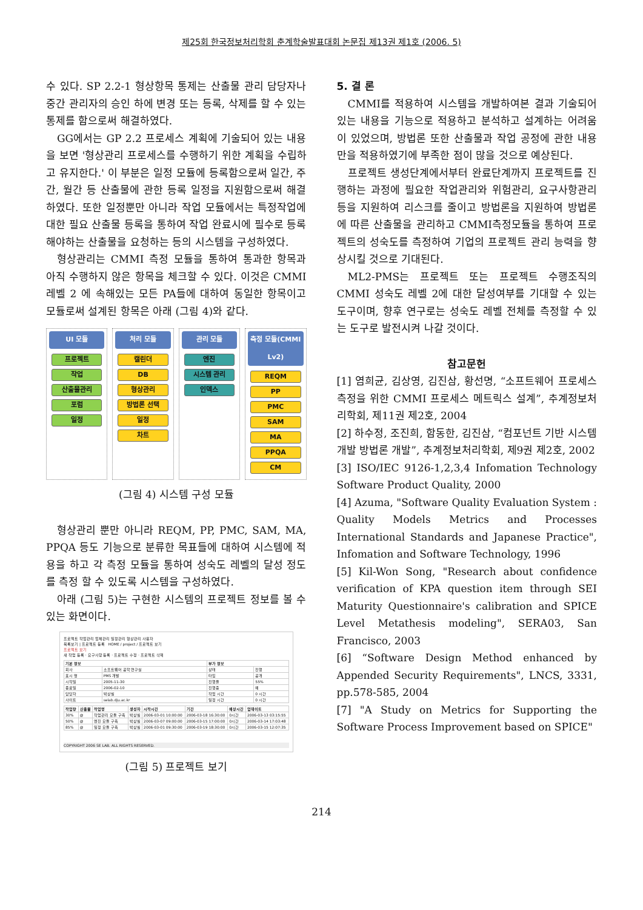제25회 한국정보처리학회 춘계학술발표대회 논문집 제13권 제1호 (2006. 5)
수 있다. SP 2.2-1 형상항목 통제는 산출물 관리 담당자나 중간 관리자의 승인 하에 변경 또는 등록, 삭제를 할 수 있는 통제를 함으로써 해결하였다.
GG에서는 GP 2.2 프로세스 계획에 기술되어 있는 내용을 보면 '형상관리 프로세스를 수행하기 위한 계획을 수립하고 유지한다.' 이 부분은 일정 모듈에 등록함으로써 일간, 주간, 월간 등 산출물에 관한 등록 일정을 지원함으로써 해결하였다. 또한 일정뿐만 아니라 작업 모듈에서는 특정작업에 대한 필요 산출물 등록을 통하여 작업 완료시에 필수로 등록해야하는 산출물을 요청하는 등의 시스템을 구성하였다.
형상관리는 CMMI 측정 모듈을 통하여 통과한 항목과 아직 수행하지 않은 항목을 체크할 수 있다. 이것은 CMMI 레벨 2 에 속해있는 모든 PA들에 대하여 동일한 항목이고 모듈로써 설계된 항목은 아래 (그림 4)와 같다.
UI 모듈
프로젝트
작업
산출물관리
포럼
일정
처리 모듈
캘린더
DB
형상관리
방법론 선택
일정
차트
관리 모듈
엔진
시스템 관리
인덱스
측정 모듈(CMMI Lv2)
REQM
PP
PMC
SAM
MA
PPQA
CM
(그림 4) 시스템 구성 모듈
형상관리 뿐만 아니라 REQM, PP, PMC, SAM, MA, PPQA 등도 기능으로 분류한 목표들에 대하여 시스템에 적용을 하고 각 측정 모듈을 통하여 성숙도 레벨의 달성 정도를 측정 할 수 있도록 시스템을 구성하였다.
아래 (그림 5)는 구현한 시스템의 프로젝트 정보를 볼 수 있는 화면이다.
프로젝트 작업관리 업체관리 일정관리 형상관리 사용자
목록보기 | 프로젝트 등록 HOME / project / 프로젝트 보기
프로젝트 보기
새 작업 등록 · 요구사항 등록 · 프로젝트 수정 · 프로젝트 삭제
| 기본 정보 | | 부가 정보 | |
| --- | --- | --- | --- |
| 회사 | 소프트웨어 공학 연구실 | 상태 | 진행 |
| 표시 명 | PMS 개발 | 타입 | 공개 |
| 시작일 | 2005-11-30 | 진행율 | 55% |
| 종료일 | 2006-02-10 | 진행중 | 예 |
| 담당자 | 박상필 | 작업 시간 | 0 시간 |
| 사이트 | selab.dju.ac.kr | 일정 시간 | 0 시간 |
| 작업량 | 산출물 | 작업명 | 생성자 | 시작시간 | 기간 | 예상시간 | 업데이트 |
| --- | --- | --- | --- | --- | --- | --- | --- |
| 30% | @ | 작업관리 모듈 구축 | 박상필 | 2006-03-01 10:00:00 | 2006-03-18 16:30:00 | 0시간 | 2006-03-13 03:15:55 |
| 50% | @ | 엔진 모듈 구축 | 박상필 | 2006-03-07 09:00:00 | 2006-03-15 17:00:00 | 0시간 | 2006-03-14 17:03:48 |
| 85% | @ | 일정 모듈 구축 | 박상필 | 2006-03-01 09:30:00 | 2006-03-19 18:30:00 | 0시간 | 2006-03-15 12:07:35 |
COPYRIGHT 2006 SE LAB. ALL RIGHTS RESERVED.
(그림 5) 프로젝트 보기
5. 결 론
CMMI를 적용하여 시스템을 개발하여본 결과 기술되어 있는 내용을 기능으로 적용하고 분석하고 설계하는 어려움이 있었으며, 방법론 또한 산출물과 작업 공정에 관한 내용만을 적용하였기에 부족한 점이 많을 것으로 예상된다.
프로젝트 생성단계에서부터 완료단계까지 프로젝트를 진행하는 과정에 필요한 작업관리와 위험관리, 요구사항관리 등을 지원하여 리스크를 줄이고 방법론을 지원하여 방법론에 따른 산출물을 관리하고 CMMI측정모듈을 통하여 프로젝트의 성숙도를 측정하여 기업의 프로젝트 관리 능력을 향상시킬 것으로 기대된다.
ML2-PMS는 프로젝트 또는 프로젝트 수행조직의 CMMI 성숙도 레벨 2에 대한 달성여부를 기대할 수 있는 도구이며, 향후 연구로는 성숙도 레벨 전체를 측정할 수 있는 도구로 발전시켜 나갈 것이다.
참고문헌
[1] 염희균, 김상영, 김진삼, 황선명, “소프트웨어 프로세스 측정을 위한 CMMI 프로세스 메트릭스 설계”, 추계정보처리학회, 제11권 제2호, 2004
[2] 하수정, 조진희, 함동한, 김진삼, “컴포넌트 기반 시스템 개발 방법론 개발”, 추계정보처리학회, 제9권 제2호, 2002
[3] ISO/IEC 9126-1,2,3,4 Infomation Technology Software Product Quality, 2000
[4] Azuma, "Software Quality Evaluation System : Quality Models Metrics and Processes International Standards and Japanese Practice", Infomation and Software Technology, 1996
[5] Kil-Won Song, "Research about confidence verification of KPA question item through SEI Maturity Questionnaire's calibration and SPICE Level Metathesis modeling", SERA03, San Francisco, 2003
[6] “Software Design Method enhanced by Appended Security Requirements", LNCS, 3331, pp.578-585, 2004
[7] "A Study on Metrics for Supporting the Software Process Improvement based on SPICE"
214